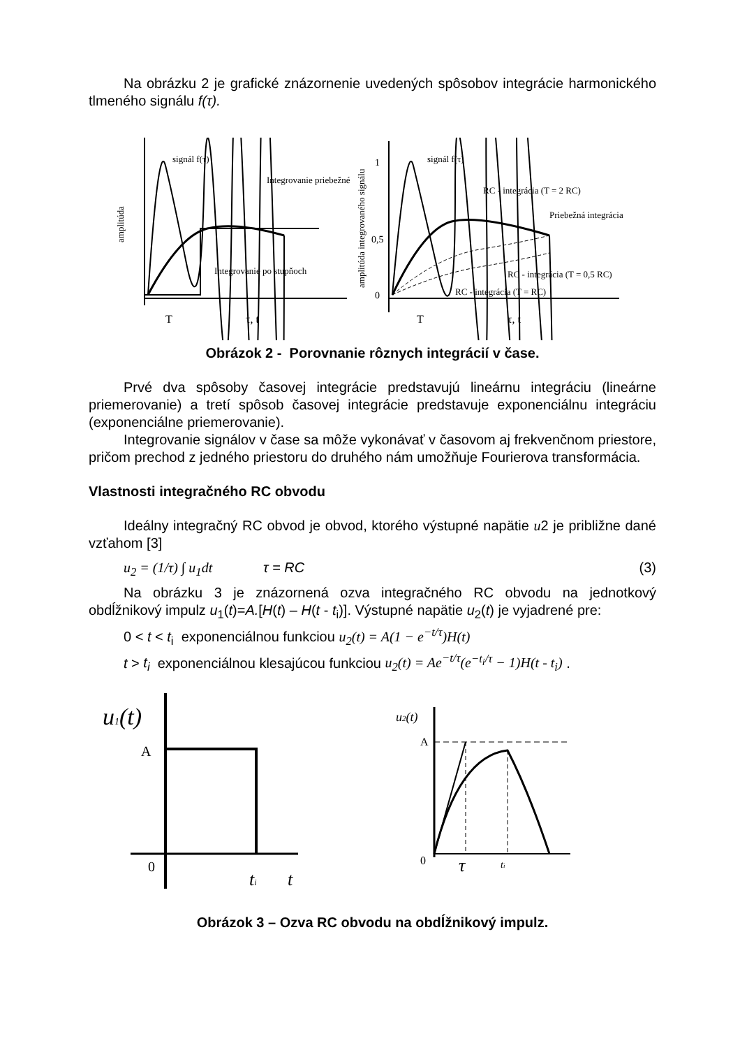Na obrázku 2 je grafické znázornenie uvedených spôsobov integrácie harmonického tlmeného signálu f(τ).
signál f(τ)
Integrovanie priebežné
Integrovanie po stupňoch
amplitúda
T
τ, t
1
0,5
0
signál f(τ)
RC - integrácia (T = 2 RC)
Priebežná integrácia
RC - integrácia (T = 0,5 RC)
RC - integrácia (T = RC)
amplitúda integrovaného signálu
T
τ, t
Obrázok 2 - Porovnanie rôznych integrácií v čase.
Prvé dva spôsoby časovej integrácie predstavujú lineárnu integráciu (lineárne priemerovanie) a tretí spôsob časovej integrácie predstavuje exponenciálnu integráciu (exponenciálne priemerovanie).
Integrovanie signálov v čase sa môže vykonávať v časovom aj frekvenčnom priestore, pričom prechod z jedného priestoru do druhého nám umožňuje Fourierova transformácia.
Vlastnosti integračného RC obvodu
Ideálny integračný RC obvod je obvod, ktorého výstupné napätie u2 je približne dané vzťahom [3]
u<sub>2</sub> = (1/τ) ∫ u<sub>1</sub>dt τ = RC (3)
Na obrázku 3 je znázornená ozva integračného RC obvodu na jednotkový obdĺžnikový impulz u<sub>1</sub>(t)=A.[H(t) – H(t - t<sub>i</sub>)]. Výstupné napätie u<sub>2</sub>(t) je vyjadrené pre:
0 < t < t<sub>i</sub> exponenciálnou funkciou u<sub>2</sub>(t) = A(1 − e<sup>−t/τ</sup>)H(t)
t > t<sub>i</sub> exponenciálnou klesajúcou funkciou u<sub>2</sub>(t) = Ae<sup>−t/τ</sup>(e<sup>−t<sub>i</sub>/τ</sup> − 1)H(t - t<sub>i</sub>) .
u1(t)
A
0
ti
t
u2(t)
A
0
τ
ti
Obrázok 3 – Ozva RC obvodu na obdĺžnikový impulz.